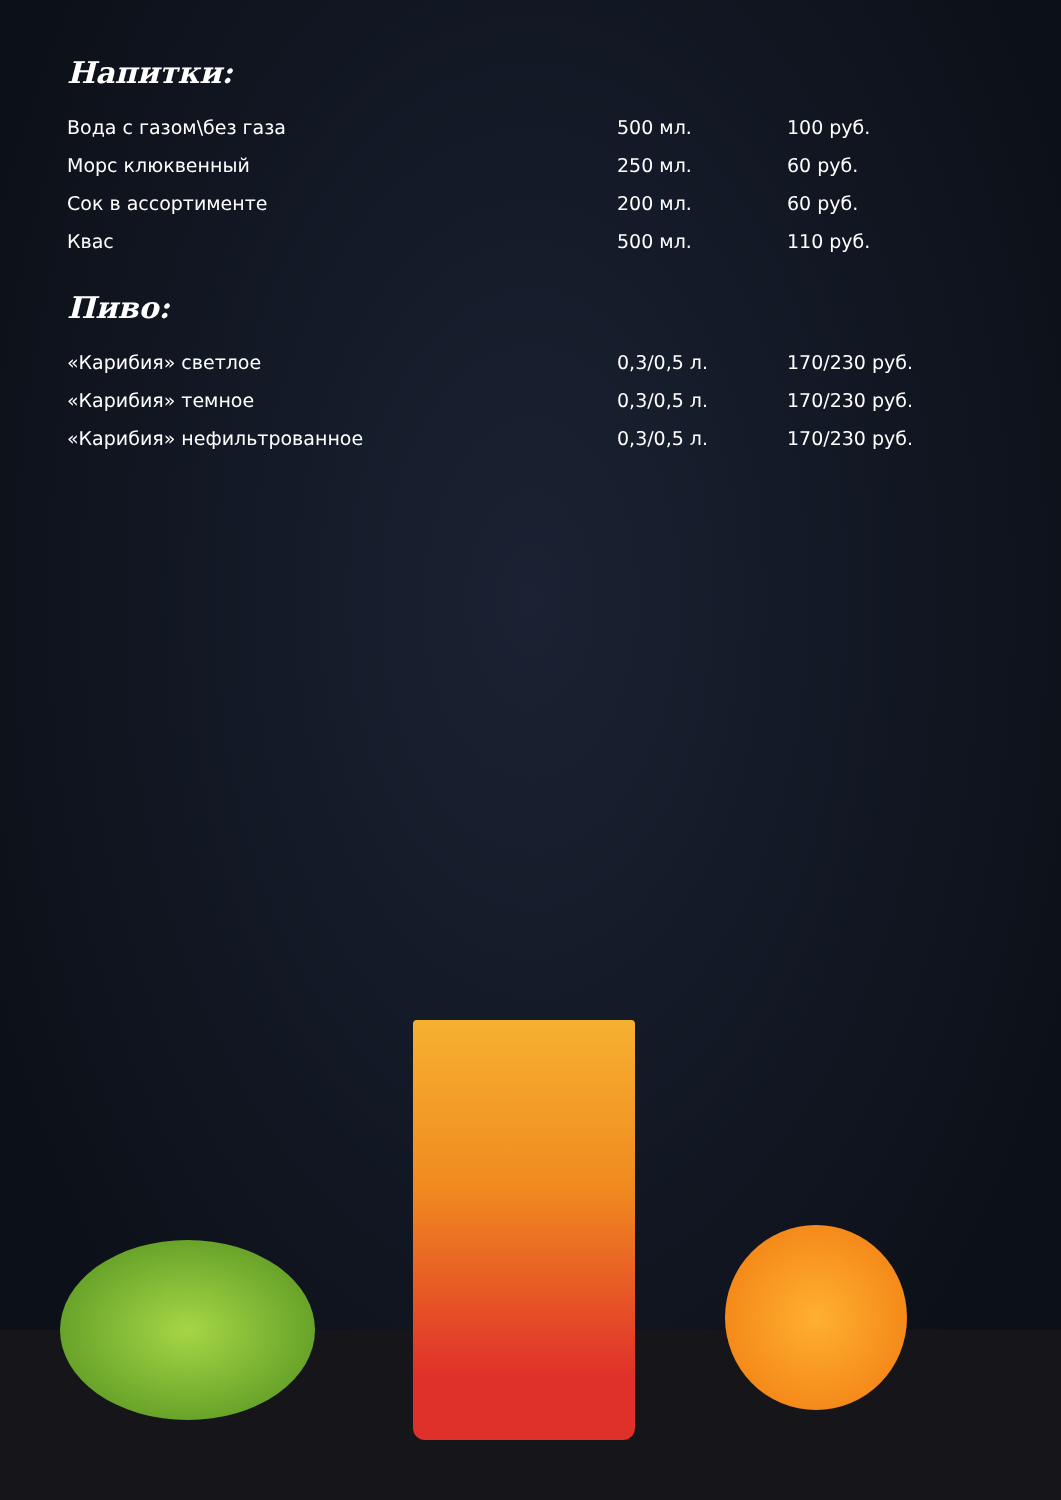Напитки:
| Вода с газом\без газа | 500 мл. | 100 руб. |
| Морс клюквенный | 250 мл. | 60 руб. |
| Сок в ассортименте | 200 мл. | 60 руб. |
| Квас | 500 мл. | 110 руб. |
Пиво:
| «Карибия» светлое | 0,3/0,5 л. | 170/230 руб. |
| «Карибия» темное | 0,3/0,5 л. | 170/230 руб. |
| «Карибия» нефильтрованное | 0,3/0,5 л. | 170/230 руб. |